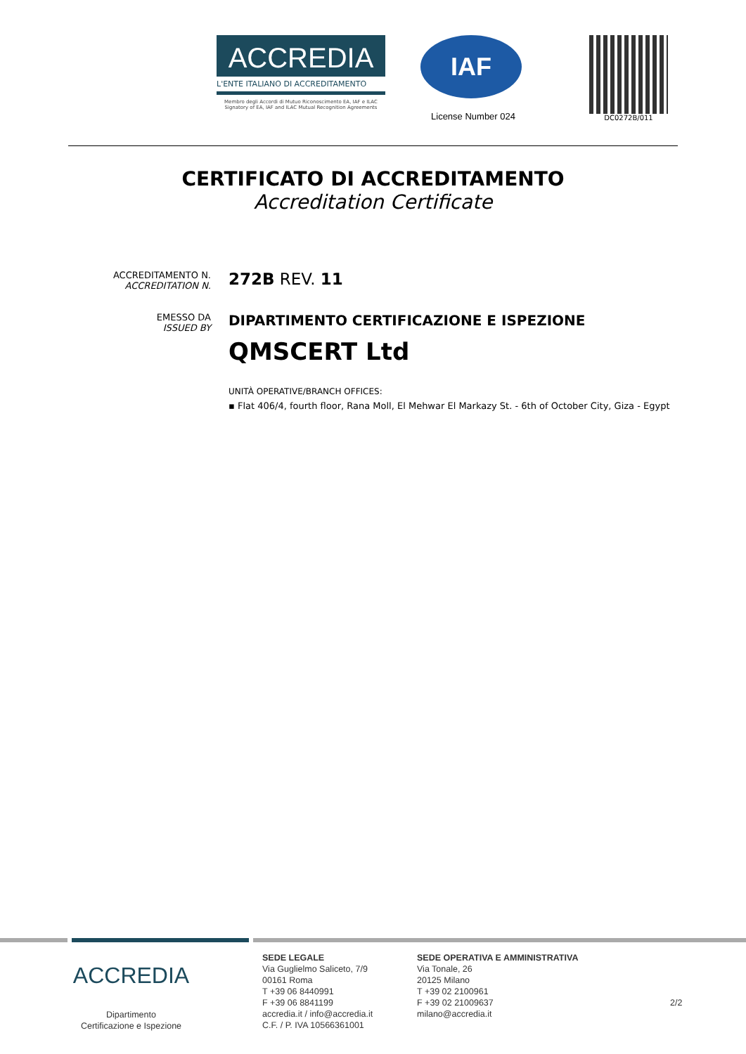ACCREDIA
L'ENTE ITALIANO DI ACCREDITAMENTO
Membro degli Accordi di Mutuo Riconoscimento EA, IAF e ILAC
Signatory of EA, IAF and ILAC Mutual Recognition Agreements
IAF
License Number 024
DC0272B/011
CERTIFICATO DI ACCREDITAMENTO
Accreditation Certificate
ACCREDITAMENTO N.
ACCREDITATION N.
272B REV. 11
EMESSO DA
ISSUED BY
DIPARTIMENTO CERTIFICAZIONE E ISPEZIONE
QMSCERT Ltd
UNITÀ OPERATIVE/BRANCH OFFICES:
▪ Flat 406/4, fourth floor, Rana Moll, El Mehwar El Markazy St. - 6th of October City, Giza - Egypt
ACCREDIA
Dipartimento
Certificazione e Ispezione
SEDE LEGALE
Via Guglielmo Saliceto, 7/9
00161 Roma
T +39 06 8440991
F +39 06 8841199
accredia.it / info@accredia.it
C.F. / P. IVA 10566361001
SEDE OPERATIVA E AMMINISTRATIVA
Via Tonale, 26
20125 Milano
T +39 02 2100961
F +39 02 21009637
milano@accredia.it
2/2